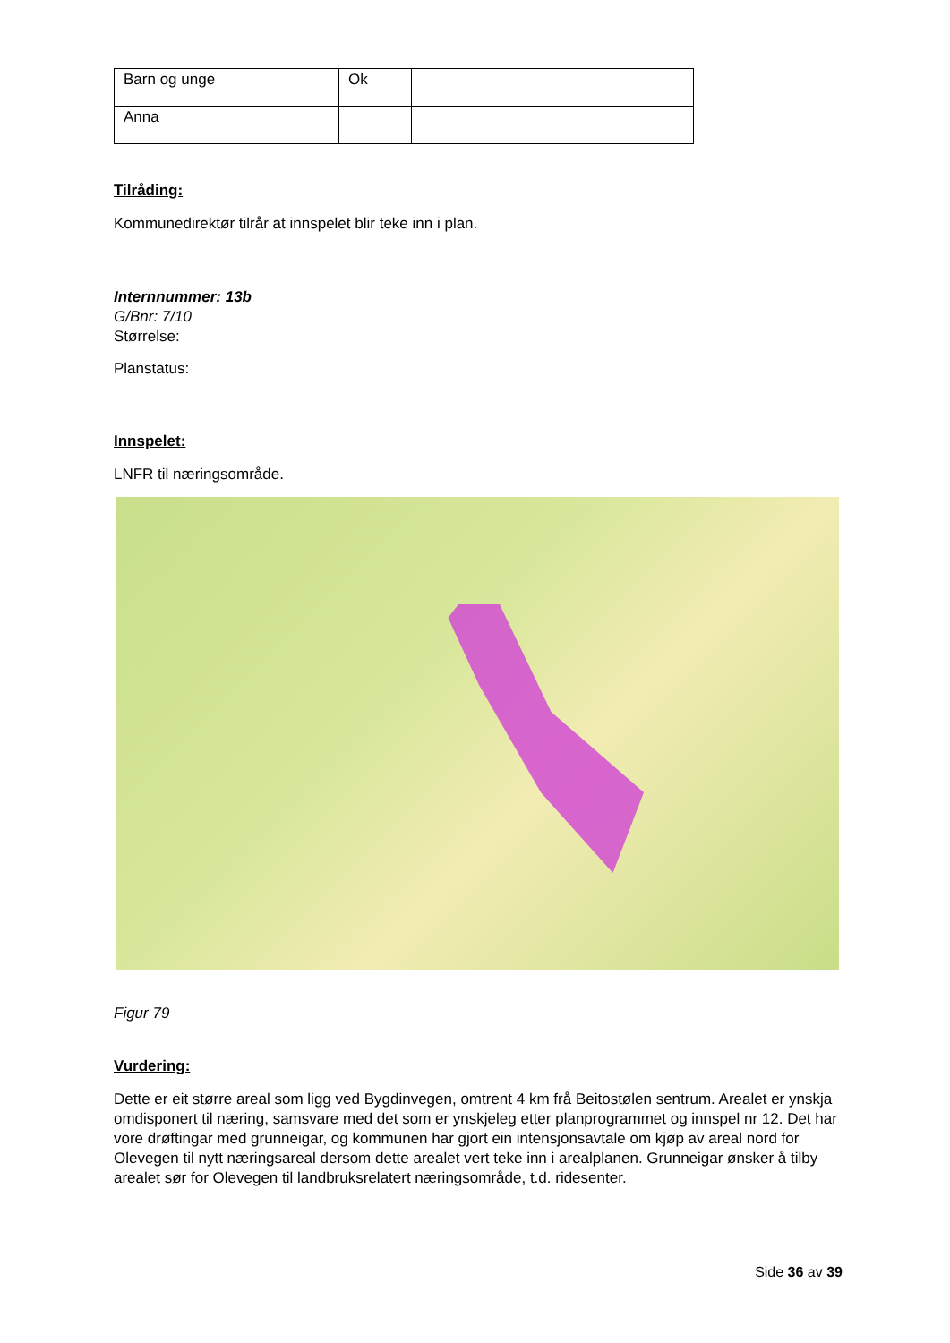| Barn og unge | Ok | |
| Anna | | |
Tilråding:
Kommunedirektør tilrår at innspelet blir teke inn i plan.
Internnummer: 13b
G/Bnr: 7/10
Størrelse:
Planstatus:
Innspelet:
LNFR til næringsområde.
Figur 79
Vurdering:
Dette er eit større areal som ligg ved Bygdinvegen, omtrent 4 km frå Beitostølen sentrum. Arealet er ynskja omdisponert til næring, samsvare med det som er ynskjeleg etter planprogrammet og innspel nr 12. Det har vore drøftingar med grunneigar, og kommunen har gjort ein intensjonsavtale om kjøp av areal nord for Olevegen til nytt næringsareal dersom dette arealet vert teke inn i arealplanen. Grunneigar ønsker å tilby arealet sør for Olevegen til landbruksrelatert næringsområde, t.d. ridesenter.
Side 36 av 39